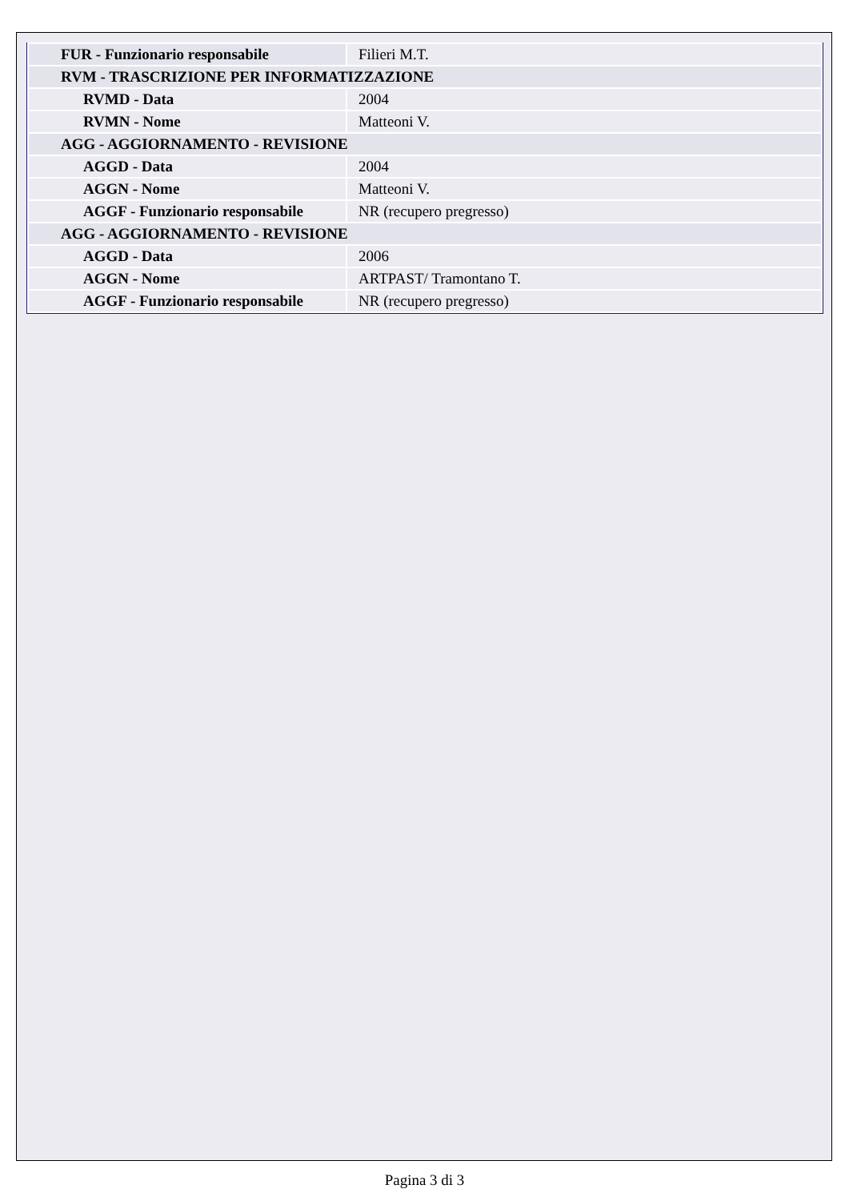| FUR - Funzionario responsabile | Filieri M.T. |
| RVM - TRASCRIZIONE PER INFORMATIZZAZIONE | |
| RVMD - Data | 2004 |
| RVMN - Nome | Matteoni V. |
| AGG - AGGIORNAMENTO - REVISIONE | |
| AGGD - Data | 2004 |
| AGGN - Nome | Matteoni V. |
| AGGF - Funzionario responsabile | NR (recupero pregresso) |
| AGG - AGGIORNAMENTO - REVISIONE | |
| AGGD - Data | 2006 |
| AGGN - Nome | ARTPAST/ Tramontano T. |
| AGGF - Funzionario responsabile | NR (recupero pregresso) |
Pagina 3 di 3